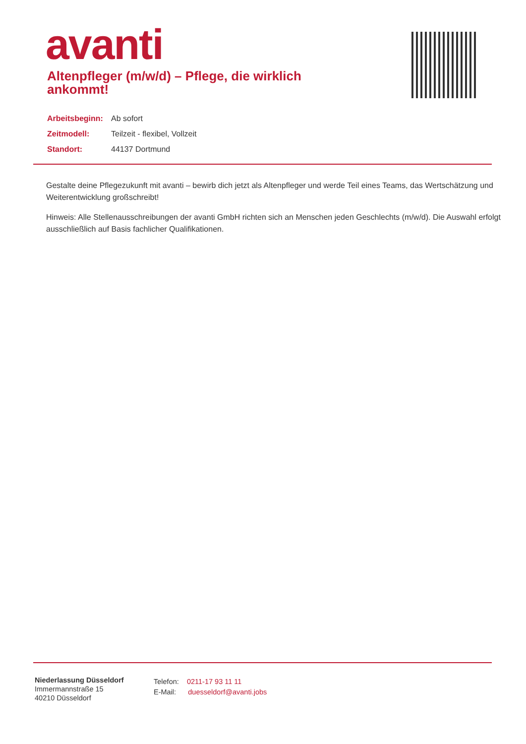avanti
Altenpfleger (m/w/d) – Pflege, die wirklich ankommt!
| Arbeitsbeginn: | Ab sofort |
| Zeitmodell: | Teilzeit - flexibel, Vollzeit |
| Standort: | 44137 Dortmund |
Gestalte deine Pflegezukunft mit avanti – bewirb dich jetzt als Altenpfleger und werde Teil eines Teams, das Wertschätzung und Weiterentwicklung großschreibt!
Hinweis: Alle Stellenausschreibungen der avanti GmbH richten sich an Menschen jeden Geschlechts (m/w/d). Die Auswahl erfolgt ausschließlich auf Basis fachlicher Qualifikationen.
Niederlassung Düsseldorf
Immermannstraße 15
40210 Düsseldorf
Telefon: 0211-17 93 11 11
E-Mail: duesseldorf@avanti.jobs